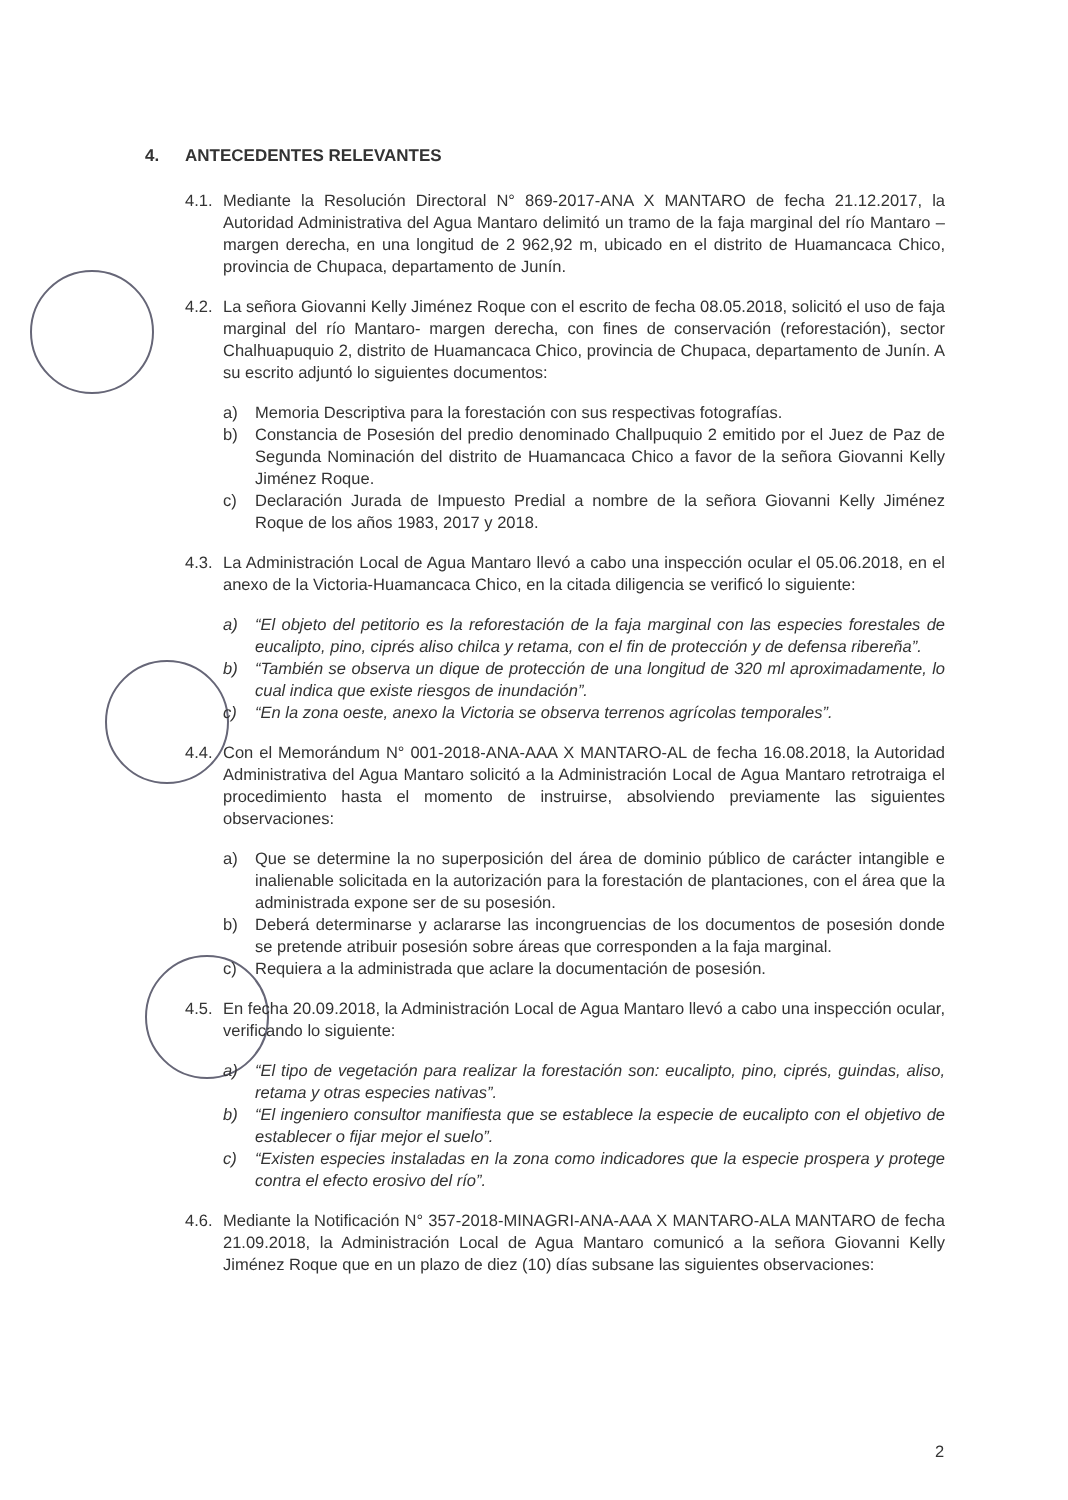4. ANTECEDENTES RELEVANTES
4.1.
Mediante la Resolución Directoral N° 869-2017-ANA X MANTARO de fecha 21.12.2017, la Autoridad Administrativa del Agua Mantaro delimitó un tramo de la faja marginal del río Mantaro – margen derecha, en una longitud de 2 962,92 m, ubicado en el distrito de Huamancaca Chico, provincia de Chupaca, departamento de Junín.
4.2.
La señora Giovanni Kelly Jiménez Roque con el escrito de fecha 08.05.2018, solicitó el uso de faja marginal del río Mantaro- margen derecha, con fines de conservación (reforestación), sector Chalhuapuquio 2, distrito de Huamancaca Chico, provincia de Chupaca, departamento de Junín. A su escrito adjuntó lo siguientes documentos:
a) Memoria Descriptiva para la forestación con sus respectivas fotografías.
b) Constancia de Posesión del predio denominado Challpuquio 2 emitido por el Juez de Paz de Segunda Nominación del distrito de Huamancaca Chico a favor de la señora Giovanni Kelly Jiménez Roque.
c) Declaración Jurada de Impuesto Predial a nombre de la señora Giovanni Kelly Jiménez Roque de los años 1983, 2017 y 2018.
4.3.
La Administración Local de Agua Mantaro llevó a cabo una inspección ocular el 05.06.2018, en el anexo de la Victoria-Huamancaca Chico, en la citada diligencia se verificó lo siguiente:
a) “El objeto del petitorio es la reforestación de la faja marginal con las especies forestales de eucalipto, pino, ciprés aliso chilca y retama, con el fin de protección y de defensa ribereña”.
b) “También se observa un dique de protección de una longitud de 320 ml aproximadamente, lo cual indica que existe riesgos de inundación”.
c) “En la zona oeste, anexo la Victoria se observa terrenos agrícolas temporales”.
4.4.
Con el Memorándum N° 001-2018-ANA-AAA X MANTARO-AL de fecha 16.08.2018, la Autoridad Administrativa del Agua Mantaro solicitó a la Administración Local de Agua Mantaro retrotraiga el procedimiento hasta el momento de instruirse, absolviendo previamente las siguientes observaciones:
a) Que se determine la no superposición del área de dominio público de carácter intangible e inalienable solicitada en la autorización para la forestación de plantaciones, con el área que la administrada expone ser de su posesión.
b) Deberá determinarse y aclararse las incongruencias de los documentos de posesión donde se pretende atribuir posesión sobre áreas que corresponden a la faja marginal.
c) Requiera a la administrada que aclare la documentación de posesión.
4.5.
En fecha 20.09.2018, la Administración Local de Agua Mantaro llevó a cabo una inspección ocular, verificando lo siguiente:
a) “El tipo de vegetación para realizar la forestación son: eucalipto, pino, ciprés, guindas, aliso, retama y otras especies nativas”.
b) “El ingeniero consultor manifiesta que se establece la especie de eucalipto con el objetivo de establecer o fijar mejor el suelo”.
c) “Existen especies instaladas en la zona como indicadores que la especie prospera y protege contra el efecto erosivo del río”.
4.6.
Mediante la Notificación N° 357-2018-MINAGRI-ANA-AAA X MANTARO-ALA MANTARO de fecha 21.09.2018, la Administración Local de Agua Mantaro comunicó a la señora Giovanni Kelly Jiménez Roque que en un plazo de diez (10) días subsane las siguientes observaciones:
2